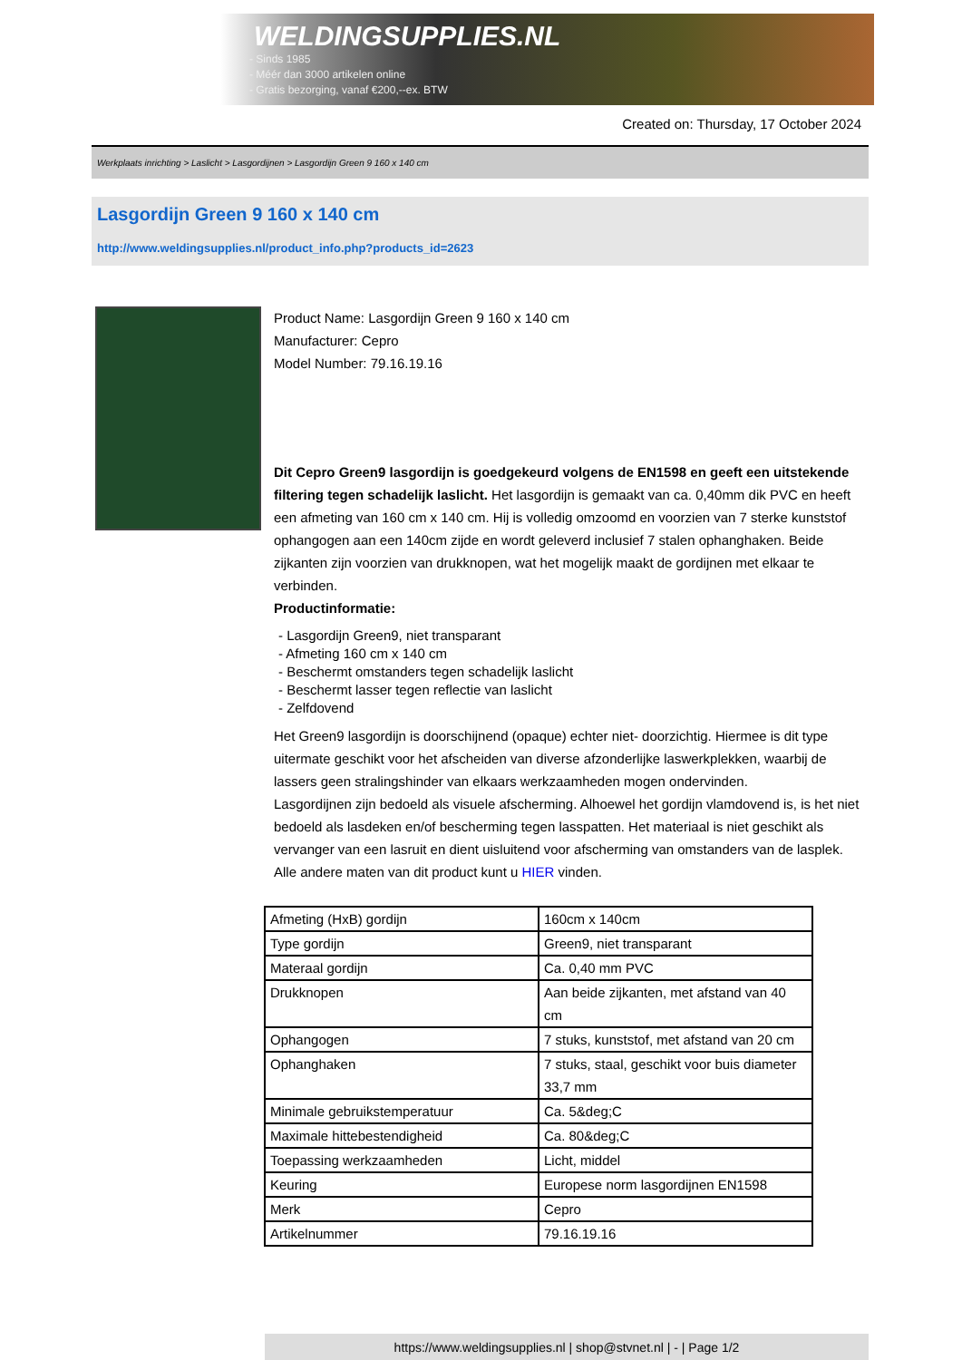WELDINGSUPPLIES.NL
- Sinds 1985
- Méér dan 3000 artikelen online
- Gratis bezorging, vanaf €200,--ex. BTW
Created on: Thursday, 17 October 2024
Werkplaats inrichting > Laslicht > Lasgordijnen > Lasgordijn Green 9 160 x 140 cm
Lasgordijn Green 9 160 x 140 cm
http://www.weldingsupplies.nl/product_info.php?products_id=2623
Product Name: Lasgordijn Green 9 160 x 140 cm
Manufacturer: Cepro
Model Number: 79.16.19.16
Dit Cepro Green9 lasgordijn is goedgekeurd volgens de EN1598 en geeft een uitstekende filtering tegen schadelijk laslicht. Het lasgordijn is gemaakt van ca. 0,40mm dik PVC en heeft een afmeting van 160 cm x 140 cm. Hij is volledig omzoomd en voorzien van 7 sterke kunststof ophangogen aan een 140cm zijde en wordt geleverd inclusief 7 stalen ophanghaken. Beide zijkanten zijn voorzien van drukknopen, wat het mogelijk maakt de gordijnen met elkaar te verbinden.
Productinformatie:
- Lasgordijn Green9, niet transparant
- Afmeting 160 cm x 140 cm
- Beschermt omstanders tegen schadelijk laslicht
- Beschermt lasser tegen reflectie van laslicht
- Zelfdovend
Het Green9 lasgordijn is doorschijnend (opaque) echter niet- doorzichtig. Hiermee is dit type uitermate geschikt voor het afscheiden van diverse afzonderlijke laswerkplekken, waarbij de lassers geen stralingshinder van elkaars werkzaamheden mogen ondervinden.
Lasgordijnen zijn bedoeld als visuele afscherming. Alhoewel het gordijn vlamdovend is, is het niet bedoeld als lasdeken en/of bescherming tegen lasspatten. Het materiaal is niet geschikt als vervanger van een lasruit en dient uisluitend voor afscherming van omstanders van de lasplek.
Alle andere maten van dit product kunt u HIER vinden.
| Afmeting (HxB) gordijn | 160cm x 140cm |
| Type gordijn | Green9, niet transparant |
| Materaal gordijn | Ca. 0,40 mm PVC |
| Drukknopen | Aan beide zijkanten, met afstand van 40 cm |
| Ophangogen | 7 stuks, kunststof, met afstand van 20 cm |
| Ophanghaken | 7 stuks, staal, geschikt voor buis diameter 33,7 mm |
| Minimale gebruikstemperatuur | Ca. 5&deg;C |
| Maximale hittebestendigheid | Ca. 80&deg;C |
| Toepassing werkzaamheden | Licht, middel |
| Keuring | Europese norm lasgordijnen EN1598 |
| Merk | Cepro |
| Artikelnummer | 79.16.19.16 |
https://www.weldingsupplies.nl | shop@stvnet.nl | - | Page 1/2